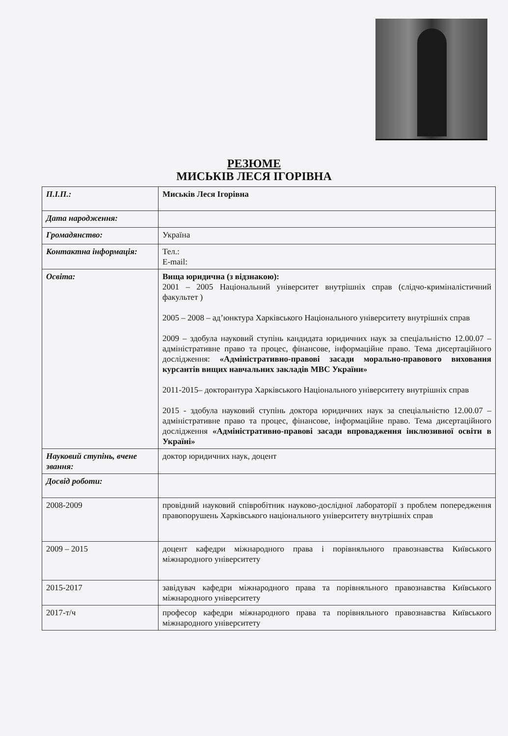РЕЗЮМЕ
МИСЬКІВ ЛЕСЯ ІГОРІВНА
| П.І.П.: | Миськів Леся Ігорівна |
| Дата народження: | |
| Громадянство: | Україна |
| Контактна інформація: | Тел.: E-mail: |
| Освіта: | Вища юридична (з відзнакою): 2001 – 2005 Національний університет внутрішніх справ (слідчо-криміналістичний факультет ) 2005 – 2008 – ад’юнктура Харківського Національного університету внутрішніх справ 2009 – здобула науковий ступінь кандидата юридичних наук за спеціальністю 12.00.07 – адміністративне право та процес, фінансове, інформаційне право. Тема дисертаційного дослідження: «Адміністративно-правові засади морально-правового виховання курсантів вищих навчальних закладів МВС України» 2011-2015– докторантура Харківського Національного університету внутрішніх справ 2015 - здобула науковий ступінь доктора юридичних наук за спеціальністю 12.00.07 – адміністративне право та процес, фінансове, інформаційне право. Тема дисертаційного дослідження «Адміністративно-правові засади впровадження інклюзивної освіти в Україні» |
| Науковий ступінь, вчене звання: | доктор юридичних наук, доцент |
| Досвід роботи: | |
| 2008-2009 | провідний науковий співробітник науково-дослідної лабораторії з проблем попередження правопорушень Харківського національного університету внутрішніх справ |
| 2009 – 2015 | доцент кафедри міжнародного права і порівняльного правознавства Київського міжнародного університету |
| 2015-2017 | завідувач кафедри міжнародного права та порівняльного правознавства Київського міжнародного університету |
| 2017-т/ч | професор кафедри міжнародного права та порівняльного правознавства Київського міжнародного університету |